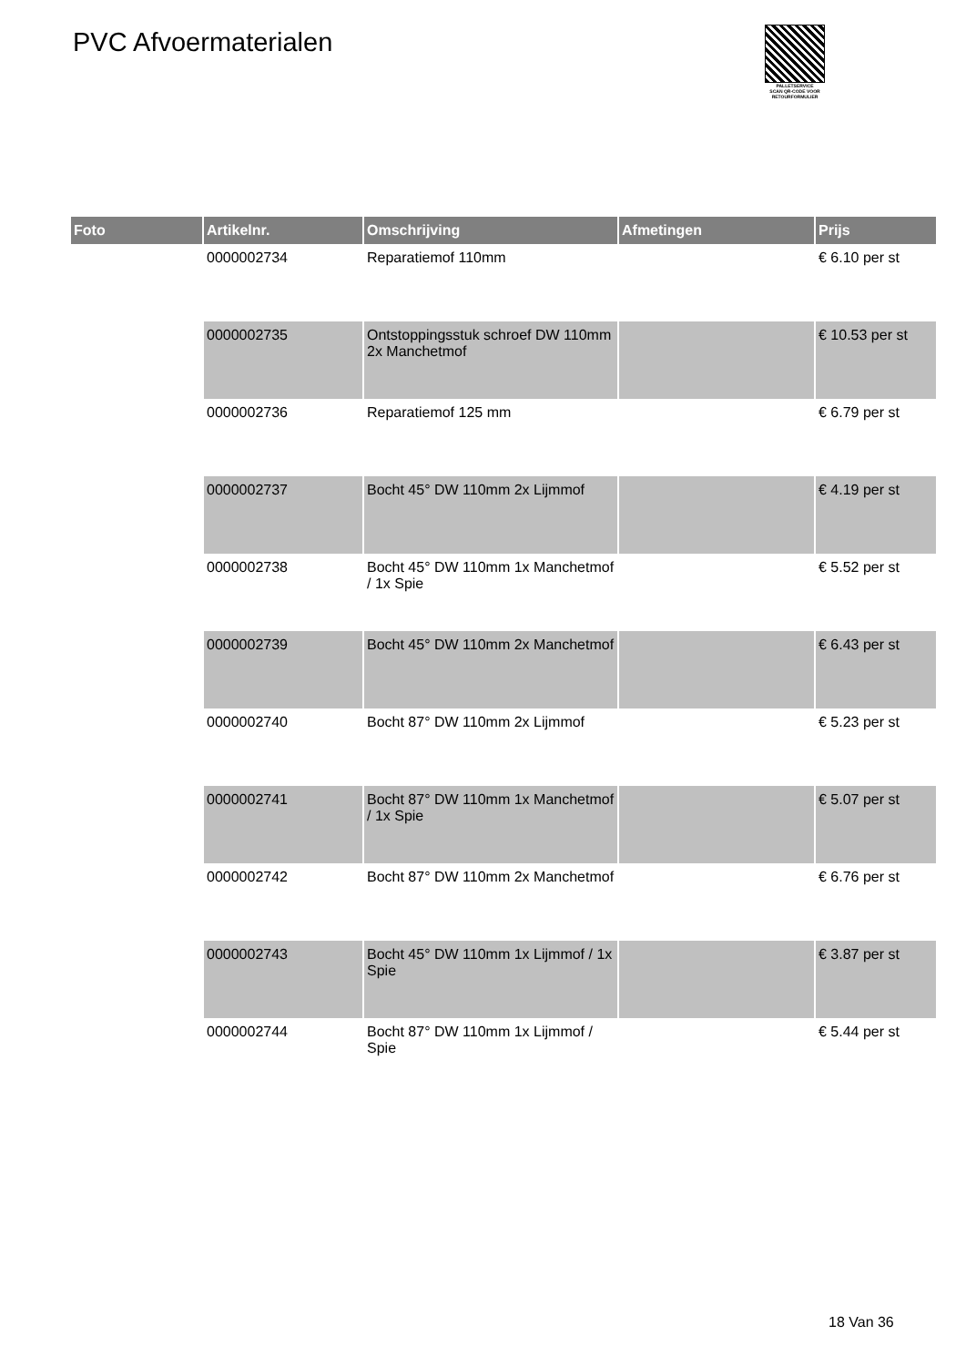PVC Afvoermaterialen
PALLETSERVICE
SCAN QR-CODE VOOR RETOURFORMULIER
| Foto | Artikelnr. | Omschrijving | Afmetingen | Prijs |
| --- | --- | --- | --- | --- |
| | 0000002734 | Reparatiemof 110mm | | € 6.10 per st |
| | 0000002735 | Ontstoppingsstuk schroef DW 110mm 2x Manchetmof | | € 10.53 per st |
| | 0000002736 | Reparatiemof 125 mm | | € 6.79 per st |
| | 0000002737 | Bocht 45° DW 110mm 2x Lijmmof | | € 4.19 per st |
| | 0000002738 | Bocht 45° DW 110mm 1x Manchetmof / 1x Spie | | € 5.52 per st |
| | 0000002739 | Bocht 45° DW 110mm 2x Manchetmof | | € 6.43 per st |
| | 0000002740 | Bocht 87° DW 110mm 2x Lijmmof | | € 5.23 per st |
| | 0000002741 | Bocht 87° DW 110mm 1x Manchetmof / 1x Spie | | € 5.07 per st |
| | 0000002742 | Bocht 87° DW 110mm 2x Manchetmof | | € 6.76 per st |
| | 0000002743 | Bocht 45° DW 110mm 1x Lijmmof / 1x Spie | | € 3.87 per st |
| | 0000002744 | Bocht 87° DW 110mm 1x Lijmmof / Spie | | € 5.44 per st |
18 Van 36